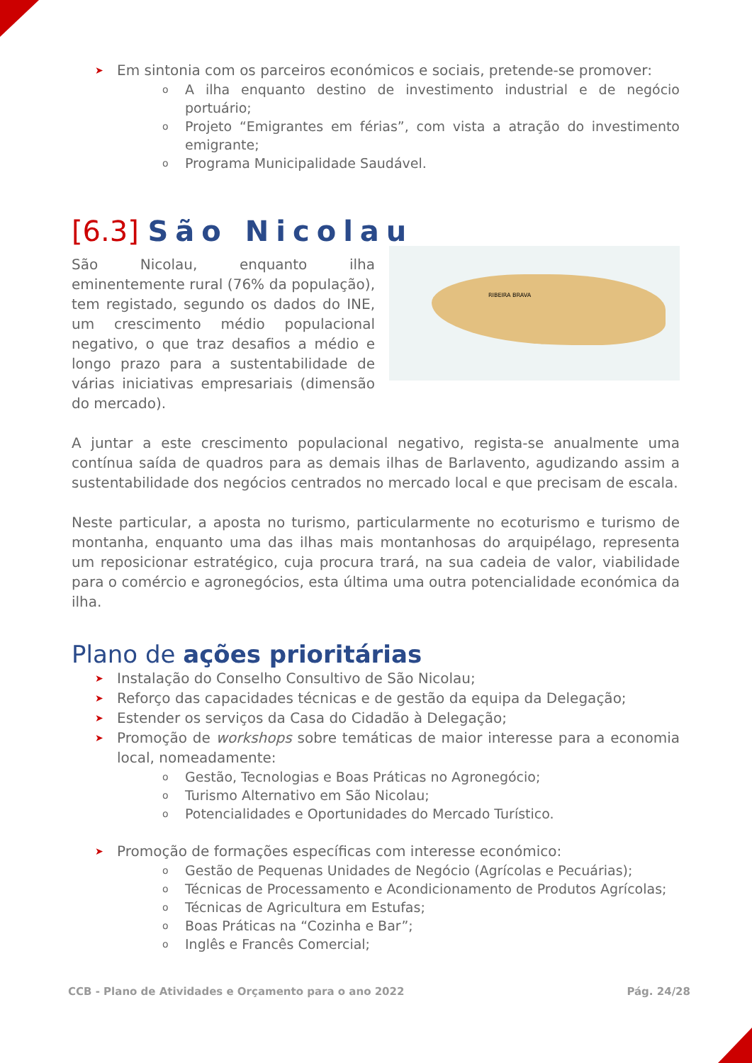➤ Em sintonia com os parceiros económicos e sociais, pretende-se promover:
o A ilha enquanto destino de investimento industrial e de negócio portuário;
o Projeto “Emigrantes em férias”, com vista a atração do investimento emigrante;
o Programa Municipalidade Saudável.
[6.3] São Nicolau
RIBEIRA BRAVA
São Nicolau, enquanto ilha eminentemente rural (76% da população), tem registado, segundo os dados do INE, um crescimento médio populacional negativo, o que traz desafios a médio e longo prazo para a sustentabilidade de várias iniciativas empresariais (dimensão do mercado).
A juntar a este crescimento populacional negativo, regista-se anualmente uma contínua saída de quadros para as demais ilhas de Barlavento, agudizando assim a sustentabilidade dos negócios centrados no mercado local e que precisam de escala.
Neste particular, a aposta no turismo, particularmente no ecoturismo e turismo de montanha, enquanto uma das ilhas mais montanhosas do arquipélago, representa um reposicionar estratégico, cuja procura trará, na sua cadeia de valor, viabilidade para o comércio e agronegócios, esta última uma outra potencialidade económica da ilha.
Plano de ações prioritárias
➤ Instalação do Conselho Consultivo de São Nicolau;
➤ Reforço das capacidades técnicas e de gestão da equipa da Delegação;
➤ Estender os serviços da Casa do Cidadão à Delegação;
➤ Promoção de workshops sobre temáticas de maior interesse para a economia local, nomeadamente:
o Gestão, Tecnologias e Boas Práticas no Agronegócio;
o Turismo Alternativo em São Nicolau;
o Potencialidades e Oportunidades do Mercado Turístico.
➤ Promoção de formações específicas com interesse económico:
o Gestão de Pequenas Unidades de Negócio (Agrícolas e Pecuárias);
o Técnicas de Processamento e Acondicionamento de Produtos Agrícolas;
o Técnicas de Agricultura em Estufas;
o Boas Práticas na “Cozinha e Bar”;
o Inglês e Francês Comercial;
CCB - Plano de Atividades e Orçamento para o ano 2022 Pág. 24/28